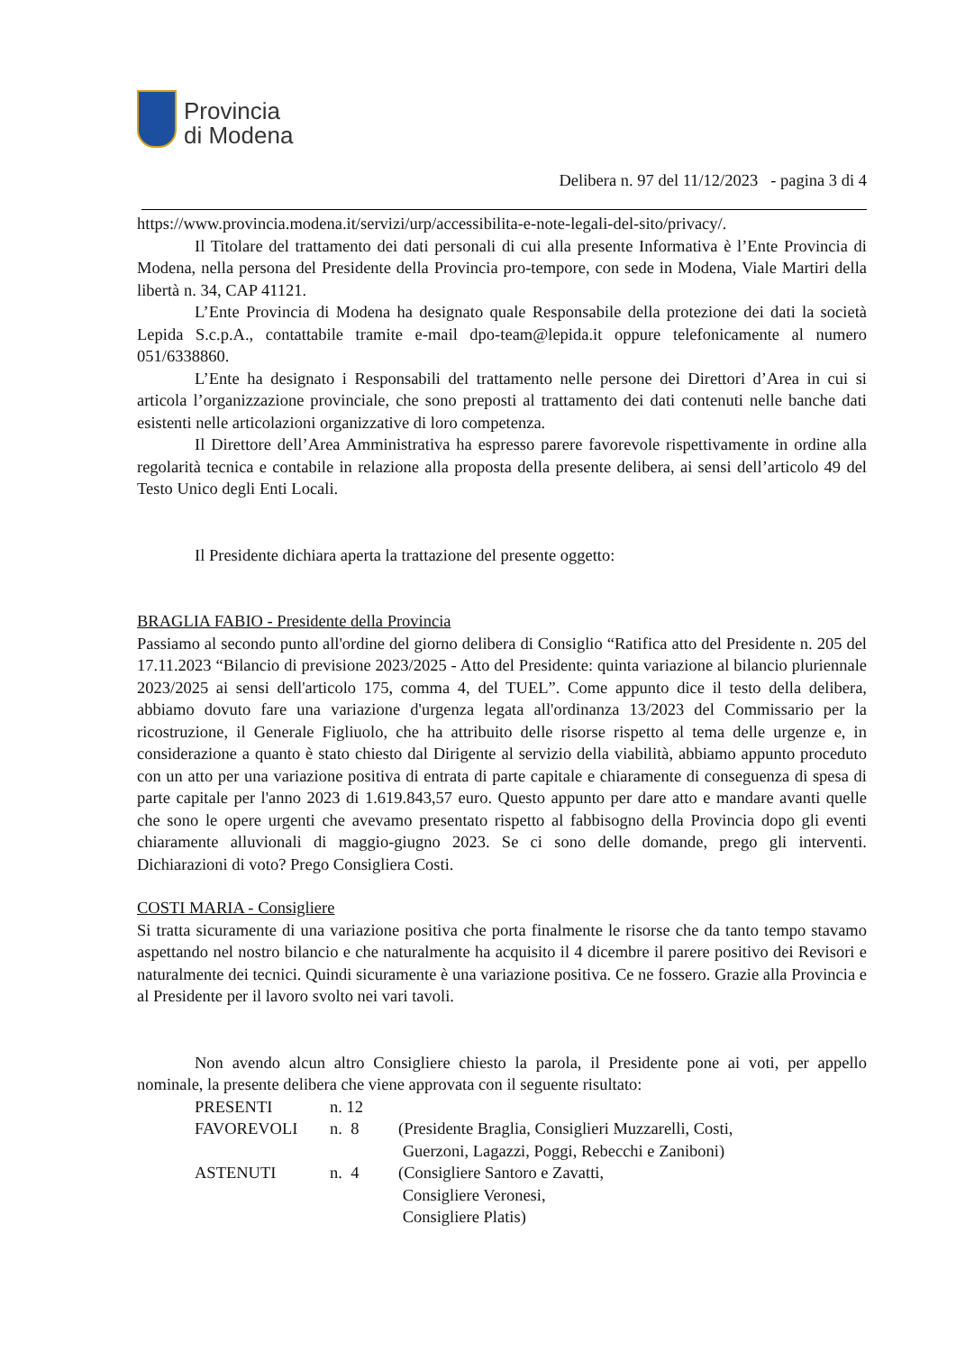Provincia
di Modena
Delibera n. 97 del 11/12/2023 - pagina 3 di 4
https://www.provincia.modena.it/servizi/urp/accessibilita-e-note-legali-del-sito/privacy/.
Il Titolare del trattamento dei dati personali di cui alla presente Informativa è l’Ente Provincia di Modena, nella persona del Presidente della Provincia pro-tempore, con sede in Modena, Viale Martiri della libertà n. 34, CAP 41121.
L’Ente Provincia di Modena ha designato quale Responsabile della protezione dei dati la società Lepida S.c.p.A., contattabile tramite e-mail dpo-team@lepida.it oppure telefonicamente al numero 051/6338860.
L’Ente ha designato i Responsabili del trattamento nelle persone dei Direttori d’Area in cui si articola l’organizzazione provinciale, che sono preposti al trattamento dei dati contenuti nelle banche dati esistenti nelle articolazioni organizzative di loro competenza.
Il Direttore dell’Area Amministrativa ha espresso parere favorevole rispettivamente in ordine alla regolarità tecnica e contabile in relazione alla proposta della presente delibera, ai sensi dell’articolo 49 del Testo Unico degli Enti Locali.
Il Presidente dichiara aperta la trattazione del presente oggetto:
BRAGLIA FABIO - Presidente della Provincia
Passiamo al secondo punto all'ordine del giorno delibera di Consiglio “Ratifica atto del Presidente n. 205 del 17.11.2023 “Bilancio di previsione 2023/2025 - Atto del Presidente: quinta variazione al bilancio pluriennale 2023/2025 ai sensi dell'articolo 175, comma 4, del TUEL”. Come appunto dice il testo della delibera, abbiamo dovuto fare una variazione d'urgenza legata all'ordinanza 13/2023 del Commissario per la ricostruzione, il Generale Figliuolo, che ha attribuito delle risorse rispetto al tema delle urgenze e, in considerazione a quanto è stato chiesto dal Dirigente al servizio della viabilità, abbiamo appunto proceduto con un atto per una variazione positiva di entrata di parte capitale e chiaramente di conseguenza di spesa di parte capitale per l'anno 2023 di 1.619.843,57 euro. Questo appunto per dare atto e mandare avanti quelle che sono le opere urgenti che avevamo presentato rispetto al fabbisogno della Provincia dopo gli eventi chiaramente alluvionali di maggio-giugno 2023. Se ci sono delle domande, prego gli interventi. Dichiarazioni di voto? Prego Consigliera Costi.
COSTI MARIA - Consigliere
Si tratta sicuramente di una variazione positiva che porta finalmente le risorse che da tanto tempo stavamo aspettando nel nostro bilancio e che naturalmente ha acquisito il 4 dicembre il parere positivo dei Revisori e naturalmente dei tecnici. Quindi sicuramente è una variazione positiva. Ce ne fossero. Grazie alla Provincia e al Presidente per il lavoro svolto nei vari tavoli.
Non avendo alcun altro Consigliere chiesto la parola, il Presidente pone ai voti, per appello nominale, la presente delibera che viene approvata con il seguente risultato:
| PRESENTI | n. 12 | |
| FAVOREVOLI | n. 8 | (Presidente Braglia, Consiglieri Muzzarelli, Costi, Guerzoni, Lagazzi, Poggi, Rebecchi e Zaniboni) |
| ASTENUTI | n. 4 | (Consigliere Santoro e Zavatti, Consigliere Veronesi, Consigliere Platis) |